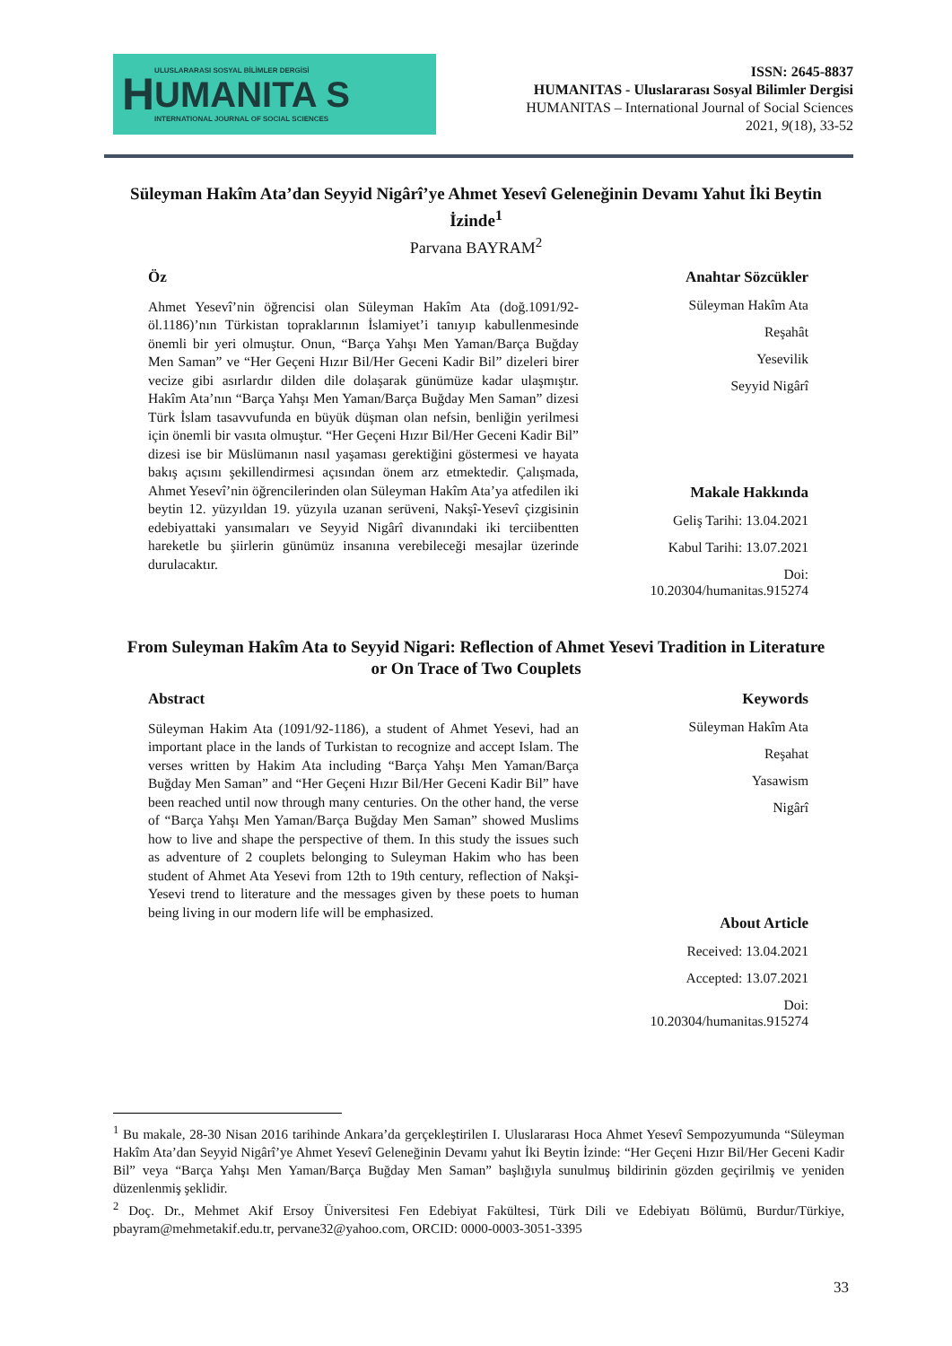H
ULUSLARARASI SOSYAL BİLİMLER DERGİSİ
UMANITA S
INTERNATIONAL JOURNAL OF SOCIAL SCIENCES
ISSN: 2645-8837
HUMANITAS - Uluslararası Sosyal Bilimler Dergisi
HUMANITAS – International Journal of Social Sciences
2021, 9(18), 33-52
Süleyman Hakîm Ata’dan Seyyid Nigârî’ye Ahmet Yesevî Geleneğinin Devamı Yahut İki Beytin İzinde<sup>1</sup>
Parvana BAYRAM<sup>2</sup>
Öz
Ahmet Yesevî’nin öğrencisi olan Süleyman Hakîm Ata (doğ.1091/92-öl.1186)’nın Türkistan topraklarının İslamiyet’i tanıyıp kabullenmesinde önemli bir yeri olmuştur. Onun, “Barça Yahşı Men Yaman/Barça Buğday Men Saman” ve “Her Geçeni Hızır Bil/Her Geceni Kadir Bil” dizeleri birer vecize gibi asırlardır dilden dile dolaşarak günümüze kadar ulaşmıştır. Hakîm Ata’nın “Barça Yahşı Men Yaman/Barça Buğday Men Saman” dizesi Türk İslam tasavvufunda en büyük düşman olan nefsin, benliğin yerilmesi için önemli bir vasıta olmuştur. “Her Geçeni Hızır Bil/Her Geceni Kadir Bil” dizesi ise bir Müslümanın nasıl yaşaması gerektiğini göstermesi ve hayata bakış açısını şekillendirmesi açısından önem arz etmektedir. Çalışmada, Ahmet Yesevî’nin öğrencilerinden olan Süleyman Hakîm Ata’ya atfedilen iki beytin 12. yüzyıldan 19. yüzyıla uzanan serüveni, Nakşî-Yesevî çizgisinin edebiyattaki yansımaları ve Seyyid Nigârî divanındaki iki terciibentten hareketle bu şiirlerin günümüz insanına verebileceği mesajlar üzerinde durulacaktır.
Anahtar Sözcükler
Süleyman Hakîm Ata
Reşahât
Yesevilik
Seyyid Nigârî
Makale Hakkında
Geliş Tarihi: 13.04.2021
Kabul Tarihi: 13.07.2021
Doi:
10.20304/humanitas.915274
From Suleyman Hakîm Ata to Seyyid Nigari: Reflection of Ahmet Yesevi Tradition in Literature or On Trace of Two Couplets
Abstract
Süleyman Hakim Ata (1091/92-1186), a student of Ahmet Yesevi, had an important place in the lands of Turkistan to recognize and accept Islam. The verses written by Hakim Ata including “Barça Yahşı Men Yaman/Barça Buğday Men Saman” and “Her Geçeni Hızır Bil/Her Geceni Kadir Bil” have been reached until now through many centuries. On the other hand, the verse of “Barça Yahşı Men Yaman/Barça Buğday Men Saman” showed Muslims how to live and shape the perspective of them. In this study the issues such as adventure of 2 couplets belonging to Suleyman Hakim who has been student of Ahmet Ata Yesevi from 12th to 19th century, reflection of Nakşi-Yesevi trend to literature and the messages given by these poets to human being living in our modern life will be emphasized.
Keywords
Süleyman Hakîm Ata
Reşahat
Yasawism
Nigârî
About Article
Received: 13.04.2021
Accepted: 13.07.2021
Doi:
10.20304/humanitas.915274
<sup>1</sup> Bu makale, 28-30 Nisan 2016 tarihinde Ankara’da gerçekleştirilen I. Uluslararası Hoca Ahmet Yesevî Sempozyumunda “Süleyman Hakîm Ata’dan Seyyid Nigârî’ye Ahmet Yesevî Geleneğinin Devamı yahut İki Beytin İzinde: “Her Geçeni Hızır Bil/Her Geceni Kadir Bil” veya “Barça Yahşı Men Yaman/Barça Buğday Men Saman” başlığıyla sunulmuş bildirinin gözden geçirilmiş ve yeniden düzenlenmiş şeklidir.
<sup>2</sup> Doç. Dr., Mehmet Akif Ersoy Üniversitesi Fen Edebiyat Fakültesi, Türk Dili ve Edebiyatı Bölümü, Burdur/Türkiye, pbayram@mehmetakif.edu.tr, pervane32@yahoo.com, ORCID: 0000-0003-3051-3395
33